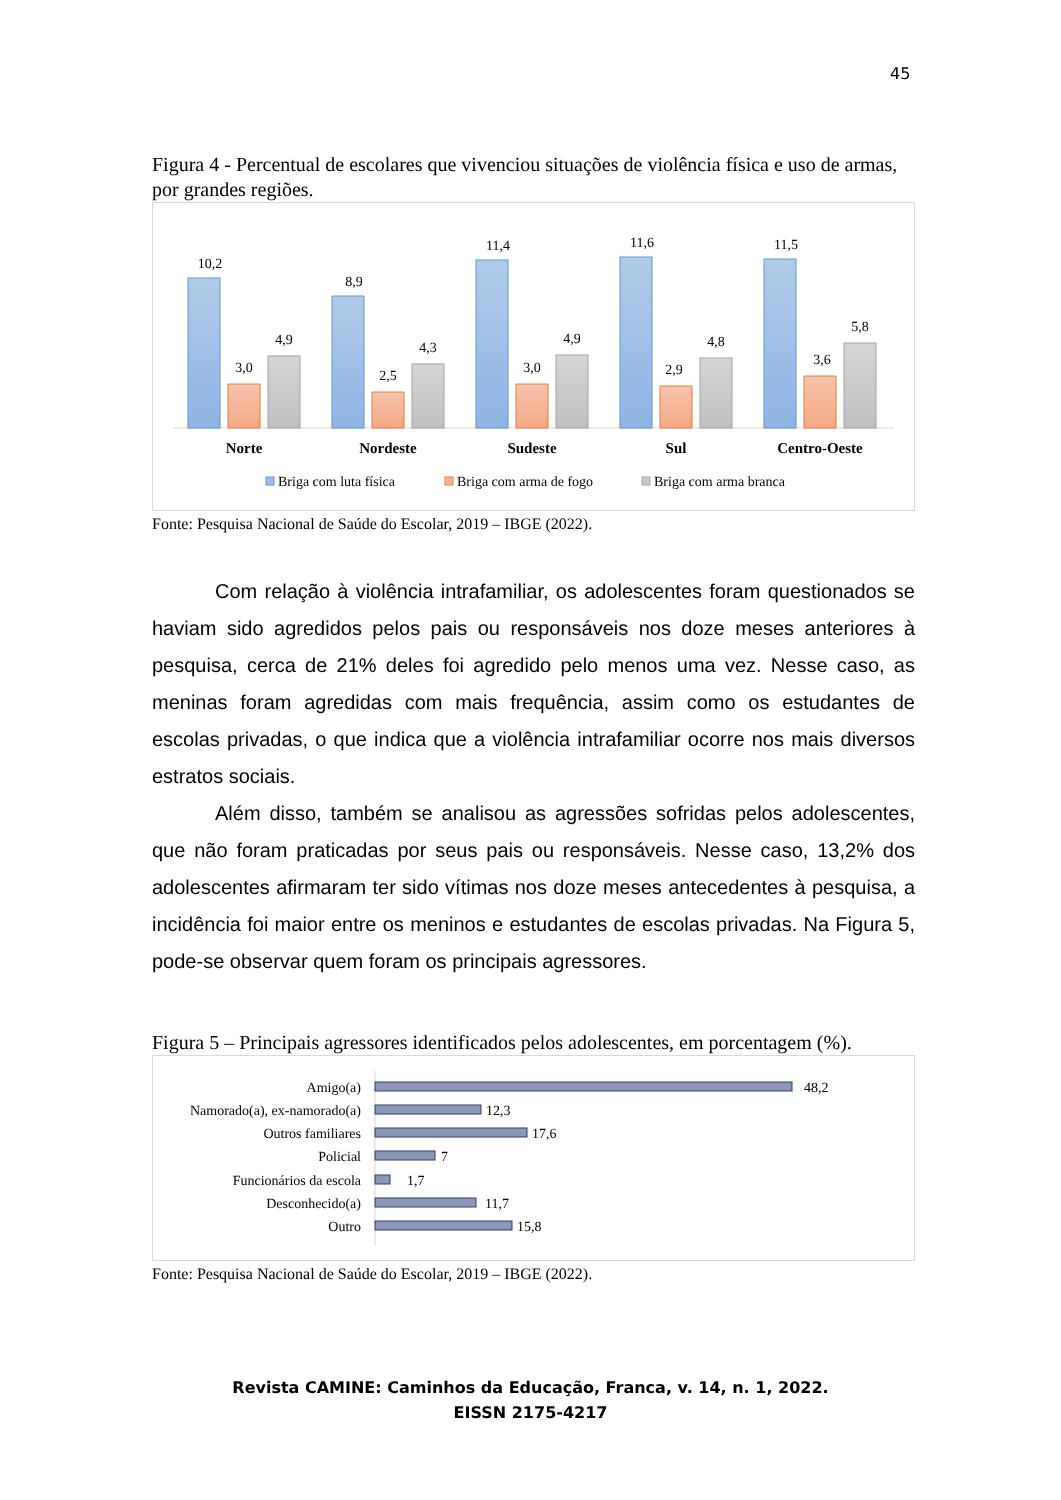45
Figura 4 - Percentual de escolares que vivenciou situações de violência física e uso de armas, por grandes regiões.
10,2
3,0
4,9
8,9
2,5
4,3
11,4
3,0
4,9
11,6
2,9
4,8
11,5
3,6
5,8
Norte
Nordeste
Sudeste
Sul
Centro-Oeste
Briga com luta física
Briga com arma de fogo
Briga com arma branca
Fonte: Pesquisa Nacional de Saúde do Escolar, 2019 – IBGE (2022).
Com relação à violência intrafamiliar, os adolescentes foram questionados se haviam sido agredidos pelos pais ou responsáveis nos doze meses anteriores à pesquisa, cerca de 21% deles foi agredido pelo menos uma vez. Nesse caso, as meninas foram agredidas com mais frequência, assim como os estudantes de escolas privadas, o que indica que a violência intrafamiliar ocorre nos mais diversos estratos sociais.
Além disso, também se analisou as agressões sofridas pelos adolescentes, que não foram praticadas por seus pais ou responsáveis. Nesse caso, 13,2% dos adolescentes afirmaram ter sido vítimas nos doze meses antecedentes à pesquisa, a incidência foi maior entre os meninos e estudantes de escolas privadas. Na Figura 5, pode-se observar quem foram os principais agressores.
Figura 5 – Principais agressores identificados pelos adolescentes, em porcentagem (%).
Amigo(a)
Namorado(a), ex-namorado(a)
Outros familiares
Policial
Funcionários da escola
Desconhecido(a)
Outro
48,2
12,3
17,6
7
1,7
11,7
15,8
Fonte: Pesquisa Nacional de Saúde do Escolar, 2019 – IBGE (2022).
Revista CAMINE: Caminhos da Educação, Franca, v. 14, n. 1, 2022.
EISSN 2175-4217